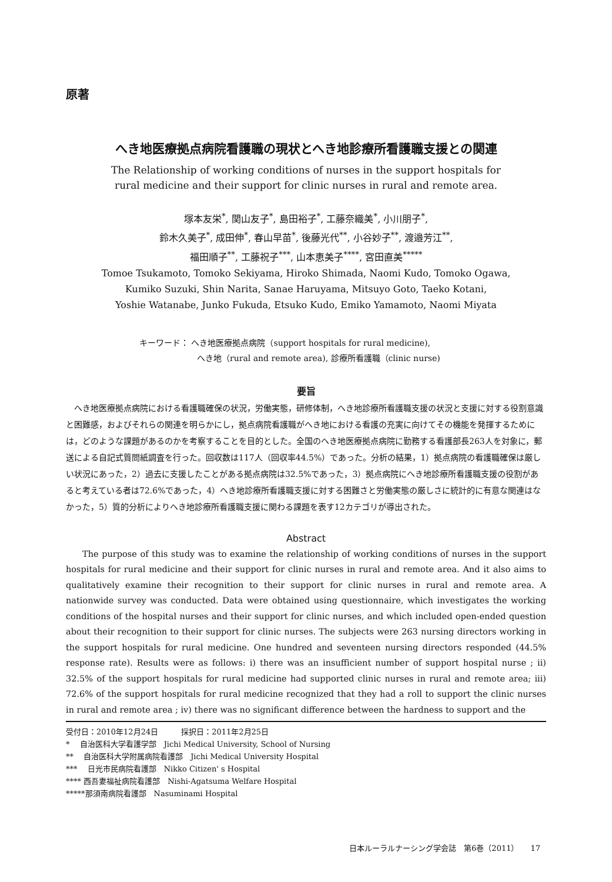原著
へき地医療拠点病院看護職の現状とへき地診療所看護職支援との関連
The Relationship of working conditions of nurses in the support hospitals for
rural medicine and their support for clinic nurses in rural and remote area.
塚本友栄<sup>*</sup>, 関山友子<sup>*</sup>, 島田裕子<sup>*</sup>, 工藤奈織美<sup>*</sup>, 小川朋子<sup>*</sup>,
鈴木久美子<sup>*</sup>, 成田伸<sup>*</sup>, 春山早苗<sup>*</sup>, 後藤光代<sup>**</sup>, 小谷妙子<sup>**</sup>, 渡邉芳江<sup>**</sup>,
福田順子<sup>**</sup>, 工藤祝子<sup>***</sup>, 山本恵美子<sup>****</sup>, 宮田直美<sup>*****</sup>
Tomoe Tsukamoto, Tomoko Sekiyama, Hiroko Shimada, Naomi Kudo, Tomoko Ogawa,
Kumiko Suzuki, Shin Narita, Sanae Haruyama, Mitsuyo Goto, Taeko Kotani,
Yoshie Watanabe, Junko Fukuda, Etsuko Kudo, Emiko Yamamoto, Naomi Miyata
キーワード： へき地医療拠点病院（support hospitals for rural medicine),
へき地（rural and remote area), 診療所看護職（clinic nurse)
要旨
へき地医療拠点病院における看護職確保の状況，労働実態，研修体制，へき地診療所看護職支援の状況と支援に対する役割意識と困難感，およびそれらの関連を明らかにし，拠点病院看護職がへき地における看護の充実に向けてその機能を発揮するためには，どのような課題があるのかを考察することを目的とした。全国のへき地医療拠点病院に勤務する看護部長263人を対象に，郵送による自記式質問紙調査を行った。回収数は117人（回収率44.5%）であった。分析の結果，1）拠点病院の看護職確保は厳しい状況にあった，2）過去に支援したことがある拠点病院は32.5%であった，3）拠点病院にへき地診療所看護職支援の役割があると考えている者は72.6%であった，4）へき地診療所看護職支援に対する困難さと労働実態の厳しさに統計的に有意な関連はなかった，5）質的分析によりへき地診療所看護職支援に関わる課題を表す12カテゴリが導出された。
Abstract
The purpose of this study was to examine the relationship of working conditions of nurses in the support hospitals for rural medicine and their support for clinic nurses in rural and remote area. And it also aims to qualitatively examine their recognition to their support for clinic nurses in rural and remote area. A nationwide survey was conducted. Data were obtained using questionnaire, which investigates the working conditions of the hospital nurses and their support for clinic nurses, and which included open-ended question about their recognition to their support for clinic nurses. The subjects were 263 nursing directors working in the support hospitals for rural medicine. One hundred and seventeen nursing directors responded (44.5% response rate). Results were as follows: i) there was an insufficient number of support hospital nurse ; ii) 32.5% of the support hospitals for rural medicine had supported clinic nurses in rural and remote area; iii) 72.6% of the support hospitals for rural medicine recognized that they had a roll to support the clinic nurses in rural and remote area ; iv) there was no significant difference between the hardness to support and the
受付日：2010年12月24日　　　採択日：2011年2月25日
* 　自治医科大学看護学部　Jichi Medical University, School of Nursing
** 　自治医科大学附属病院看護部　Jichi Medical University Hospital
*** 　日光市民病院看護部　Nikko Citizen' s Hospital
**** 西吾妻福祉病院看護部　Nishi-Agatsuma Welfare Hospital
*****那須南病院看護部　Nasuminami Hospital
日本ルーラルナーシング学会誌　第6巻（2011）　　17